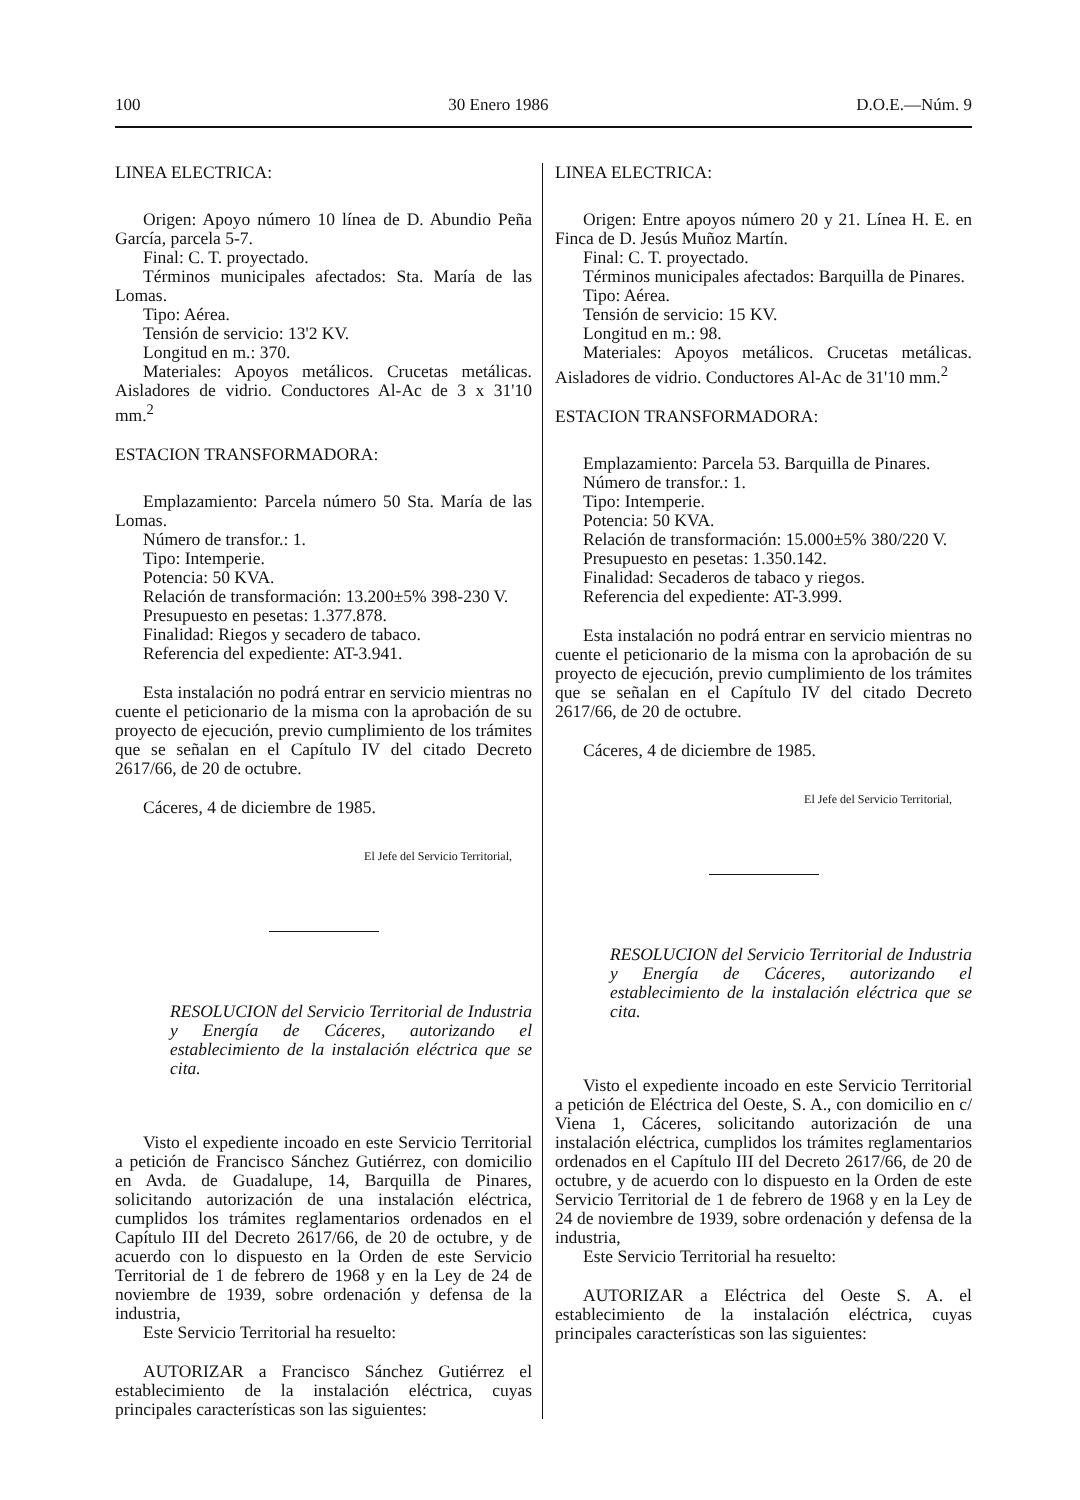100 30 Enero 1986 D.O.E.—Núm. 9
LINEA ELECTRICA:
Origen: Apoyo número 10 línea de D. Abundio Peña García, parcela 5-7.
Final: C. T. proyectado.
Términos municipales afectados: Sta. María de las Lomas.
Tipo: Aérea.
Tensión de servicio: 13'2 KV.
Longitud en m.: 370.
Materiales: Apoyos metálicos. Crucetas metálicas. Aisladores de vidrio. Conductores Al-Ac de 3 x 31'10 mm.<sup>2</sup>
ESTACION TRANSFORMADORA:
Emplazamiento: Parcela número 50 Sta. María de las Lomas.
Número de transfor.: 1.
Tipo: Intemperie.
Potencia: 50 KVA.
Relación de transformación: 13.200±5% 398-230 V.
Presupuesto en pesetas: 1.377.878.
Finalidad: Riegos y secadero de tabaco.
Referencia del expediente: AT-3.941.
Esta instalación no podrá entrar en servicio mientras no cuente el peticionario de la misma con la aprobación de su proyecto de ejecución, previo cumplimiento de los trámites que se señalan en el Capítulo IV del citado Decreto 2617/66, de 20 de octubre.
Cáceres, 4 de diciembre de 1985.
El Jefe del Servicio Territorial,
RESOLUCION del Servicio Territorial de Industria y Energía de Cáceres, autorizando el establecimiento de la instalación eléctrica que se cita.
Visto el expediente incoado en este Servicio Territorial a petición de Francisco Sánchez Gutiérrez, con domicilio en Avda. de Guadalupe, 14, Barquilla de Pinares, solicitando autorización de una instalación eléctrica, cumplidos los trámites reglamentarios ordenados en el Capítulo III del Decreto 2617/66, de 20 de octubre, y de acuerdo con lo dispuesto en la Orden de este Servicio Territorial de 1 de febrero de 1968 y en la Ley de 24 de noviembre de 1939, sobre ordenación y defensa de la industria,
Este Servicio Territorial ha resuelto:
AUTORIZAR a Francisco Sánchez Gutiérrez el establecimiento de la instalación eléctrica, cuyas principales características son las siguientes:
LINEA ELECTRICA:
Origen: Entre apoyos número 20 y 21. Línea H. E. en Finca de D. Jesús Muñoz Martín.
Final: C. T. proyectado.
Términos municipales afectados: Barquilla de Pinares.
Tipo: Aérea.
Tensión de servicio: 15 KV.
Longitud en m.: 98.
Materiales: Apoyos metálicos. Crucetas metálicas. Aisladores de vidrio. Conductores Al-Ac de 31'10 mm.<sup>2</sup>
ESTACION TRANSFORMADORA:
Emplazamiento: Parcela 53. Barquilla de Pinares.
Número de transfor.: 1.
Tipo: Intemperie.
Potencia: 50 KVA.
Relación de transformación: 15.000±5% 380/220 V.
Presupuesto en pesetas: 1.350.142.
Finalidad: Secaderos de tabaco y riegos.
Referencia del expediente: AT-3.999.
Esta instalación no podrá entrar en servicio mientras no cuente el peticionario de la misma con la aprobación de su proyecto de ejecución, previo cumplimiento de los trámites que se señalan en el Capítulo IV del citado Decreto 2617/66, de 20 de octubre.
Cáceres, 4 de diciembre de 1985.
El Jefe del Servicio Territorial,
RESOLUCION del Servicio Territorial de Industria y Energía de Cáceres, autorizando el establecimiento de la instalación eléctrica que se cita.
Visto el expediente incoado en este Servicio Territorial a petición de Eléctrica del Oeste, S. A., con domicilio en c/ Viena 1, Cáceres, solicitando autorización de una instalación eléctrica, cumplidos los trámites reglamentarios ordenados en el Capítulo III del Decreto 2617/66, de 20 de octubre, y de acuerdo con lo dispuesto en la Orden de este Servicio Territorial de 1 de febrero de 1968 y en la Ley de 24 de noviembre de 1939, sobre ordenación y defensa de la industria,
Este Servicio Territorial ha resuelto:
AUTORIZAR a Eléctrica del Oeste S. A. el establecimiento de la instalación eléctrica, cuyas principales características son las siguientes: